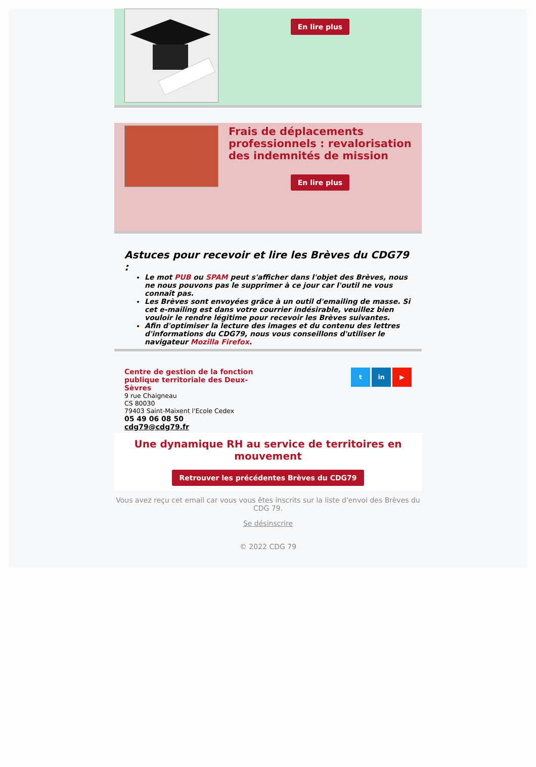En lire plus
Frais de déplacements professionnels : revalorisation des indemnités de mission
En lire plus
Astuces pour recevoir et lire les Brèves du CDG79 :
Le mot PUB ou SPAM peut s'afficher dans l'objet des Brèves, nous ne nous pouvons pas le supprimer à ce jour car l'outil ne vous connaît pas.
Les Brèves sont envoyées grâce à un outil d'emailing de masse. Si cet e-mailing est dans votre courrier indésirable, veuillez bien vouloir le rendre légitime pour recevoir les Brèves suivantes.
Afin d'optimiser la lecture des images et du contenu des lettres d'informations du CDG79, nous vous conseillons d'utiliser le navigateur Mozilla Firefox.
Centre de gestion de la fonction publique territoriale des Deux-Sèvres
9 rue Chaigneau
CS 80030
79403 Saint-Maixent l'Ecole Cedex
05 49 06 08 50
cdg79@cdg79.fr
t in ▶
Une dynamique RH au service de territoires en mouvement
Retrouver les précédentes Brèves du CDG79
Vous avez reçu cet email car vous vous êtes inscrits sur la liste d'envoi des Brèves du CDG 79.
Se désinscrire
© 2022 CDG 79